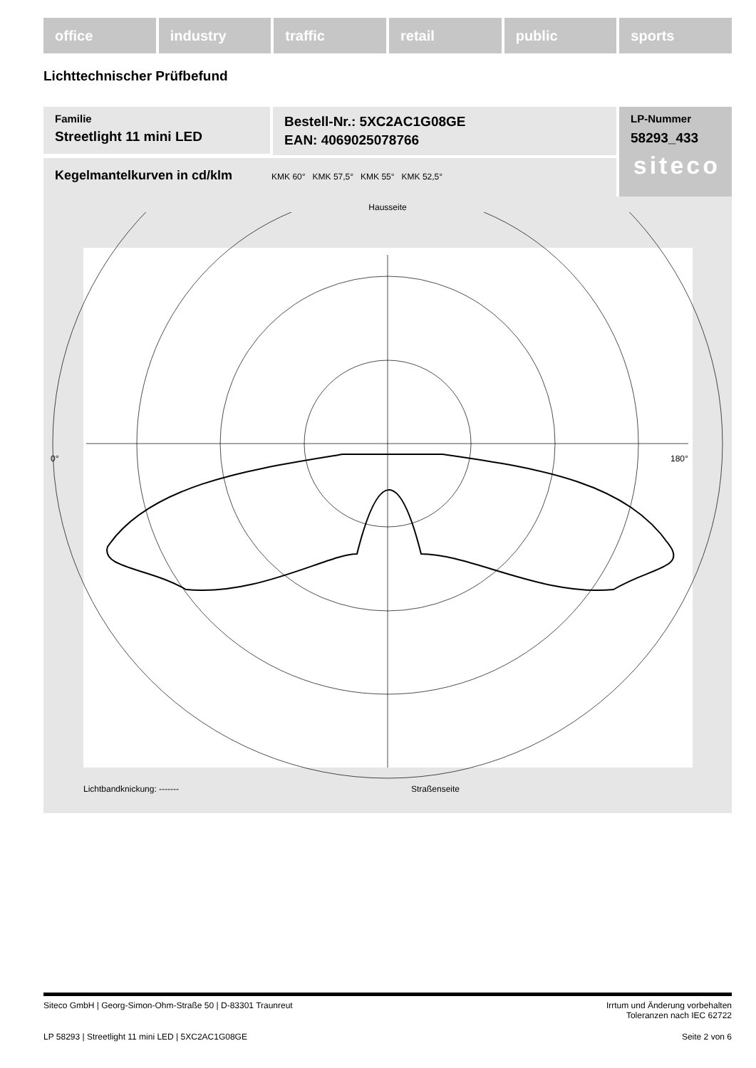office industry traffic retail public sports
Lichttechnischer Prüfbefund
Familie
Streetlight 11 mini LED
Bestell-Nr.: 5XC2AC1G08GE
EAN: 4069025078766
LP-Nummer
58293_433
siteco
Kegelmantelkurven in cd/klm KMK 60° KMK 57,5° KMK 55° KMK 52,5°
Hausseite
0°
180°
Lichtbandknickung: ------- Straßenseite
Siteco GmbH | Georg-Simon-Ohm-Straße 50 | D-83301 Traunreut Irrtum und Änderung vorbehalten
Toleranzen nach IEC 62722
LP 58293 | Streetlight 11 mini LED | 5XC2AC1G08GE Seite 2 von 6